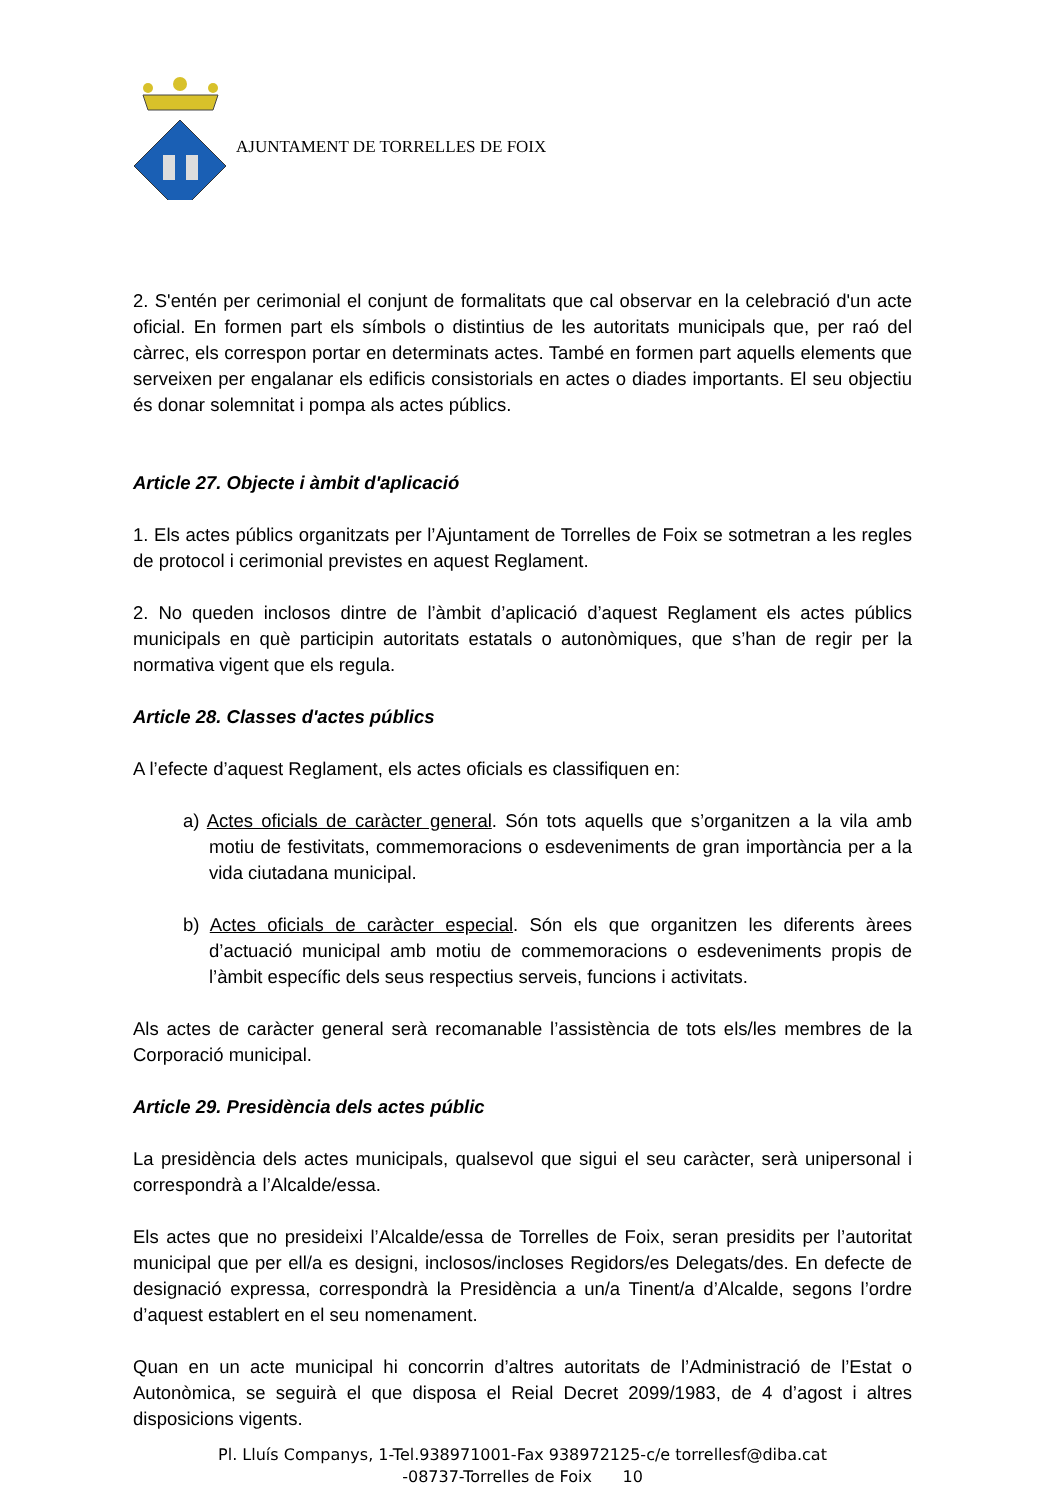AJUNTAMENT DE TORRELLES DE FOIX
2. S'entén per cerimonial el conjunt de formalitats que cal observar en la celebració d'un acte oficial. En formen part els símbols o distintius de les autoritats municipals que, per raó del càrrec, els correspon portar en determinats actes. També en formen part aquells elements que serveixen per engalanar els edificis consistorials en actes o diades importants. El seu objectiu és donar solemnitat i pompa als actes públics.
Article 27. Objecte i àmbit d'aplicació
1. Els actes públics organitzats per l’Ajuntament de Torrelles de Foix se sotmetran a les regles de protocol i cerimonial previstes en aquest Reglament.
2. No queden inclosos dintre de l’àmbit d’aplicació d’aquest Reglament els actes públics municipals en què participin autoritats estatals o autonòmiques, que s’han de regir per la normativa vigent que els regula.
Article 28. Classes d'actes públics
A l’efecte d’aquest Reglament, els actes oficials es classifiquen en:
a) Actes oficials de caràcter general. Són tots aquells que s’organitzen a la vila amb motiu de festivitats, commemoracions o esdeveniments de gran importància per a la vida ciutadana municipal.
b) Actes oficials de caràcter especial. Són els que organitzen les diferents àrees d’actuació municipal amb motiu de commemoracions o esdeveniments propis de l’àmbit específic dels seus respectius serveis, funcions i activitats.
Als actes de caràcter general serà recomanable l’assistència de tots els/les membres de la Corporació municipal.
Article 29. Presidència dels actes públic
La presidència dels actes municipals, qualsevol que sigui el seu caràcter, serà unipersonal i correspondrà a l’Alcalde/essa.
Els actes que no presideixi l’Alcalde/essa de Torrelles de Foix, seran presidits per l’autoritat municipal que per ell/a es designi, inclosos/incloses Regidors/es Delegats/des. En defecte de designació expressa, correspondrà la Presidència a un/a Tinent/a d’Alcalde, segons l’ordre d’aquest establert en el seu nomenament.
Quan en un acte municipal hi concorrin d’altres autoritats de l’Administració de l’Estat o Autonòmica, se seguirà el que disposa el Reial Decret 2099/1983, de 4 d’agost i altres disposicions vigents.
Pl. Lluís Companys, 1-Tel.938971001-Fax 938972125-c/e torrellesf@diba.cat
-08737-Torrelles de Foix 10